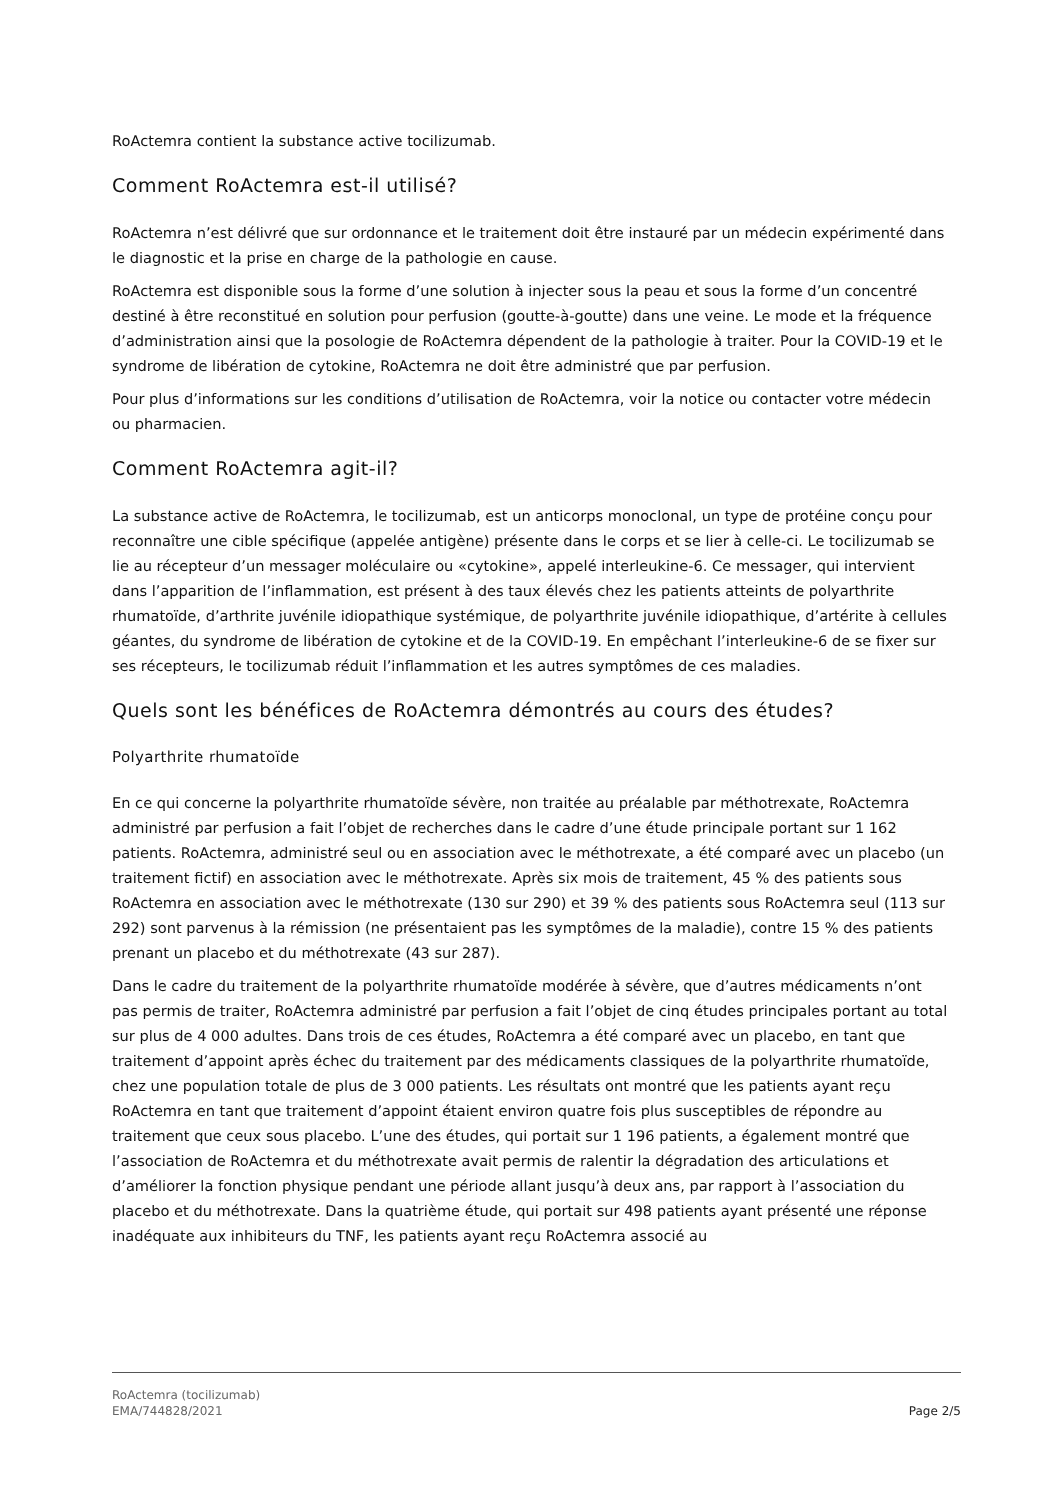RoActemra contient la substance active tocilizumab.
Comment RoActemra est-il utilisé?
RoActemra n’est délivré que sur ordonnance et le traitement doit être instauré par un médecin expérimenté dans le diagnostic et la prise en charge de la pathologie en cause.
RoActemra est disponible sous la forme d’une solution à injecter sous la peau et sous la forme d’un concentré destiné à être reconstitué en solution pour perfusion (goutte-à-goutte) dans une veine. Le mode et la fréquence d’administration ainsi que la posologie de RoActemra dépendent de la pathologie à traiter. Pour la COVID-19 et le syndrome de libération de cytokine, RoActemra ne doit être administré que par perfusion.
Pour plus d’informations sur les conditions d’utilisation de RoActemra, voir la notice ou contacter votre médecin ou pharmacien.
Comment RoActemra agit-il?
La substance active de RoActemra, le tocilizumab, est un anticorps monoclonal, un type de protéine conçu pour reconnaître une cible spécifique (appelée antigène) présente dans le corps et se lier à celle-ci. Le tocilizumab se lie au récepteur d’un messager moléculaire ou «cytokine», appelé interleukine-6. Ce messager, qui intervient dans l’apparition de l’inflammation, est présent à des taux élevés chez les patients atteints de polyarthrite rhumatoïde, d’arthrite juvénile idiopathique systémique, de polyarthrite juvénile idiopathique, d’artérite à cellules géantes, du syndrome de libération de cytokine et de la COVID-19. En empêchant l’interleukine-6 de se fixer sur ses récepteurs, le tocilizumab réduit l’inflammation et les autres symptômes de ces maladies.
Quels sont les bénéfices de RoActemra démontrés au cours des études?
Polyarthrite rhumatoïde
En ce qui concerne la polyarthrite rhumatoïde sévère, non traitée au préalable par méthotrexate, RoActemra administré par perfusion a fait l’objet de recherches dans le cadre d’une étude principale portant sur 1 162 patients. RoActemra, administré seul ou en association avec le méthotrexate, a été comparé avec un placebo (un traitement fictif) en association avec le méthotrexate. Après six mois de traitement, 45 % des patients sous RoActemra en association avec le méthotrexate (130 sur 290) et 39 % des patients sous RoActemra seul (113 sur 292) sont parvenus à la rémission (ne présentaient pas les symptômes de la maladie), contre 15 % des patients prenant un placebo et du méthotrexate (43 sur 287).
Dans le cadre du traitement de la polyarthrite rhumatoïde modérée à sévère, que d’autres médicaments n’ont pas permis de traiter, RoActemra administré par perfusion a fait l’objet de cinq études principales portant au total sur plus de 4 000 adultes. Dans trois de ces études, RoActemra a été comparé avec un placebo, en tant que traitement d’appoint après échec du traitement par des médicaments classiques de la polyarthrite rhumatoïde, chez une population totale de plus de 3 000 patients. Les résultats ont montré que les patients ayant reçu RoActemra en tant que traitement d’appoint étaient environ quatre fois plus susceptibles de répondre au traitement que ceux sous placebo. L’une des études, qui portait sur 1 196 patients, a également montré que l’association de RoActemra et du méthotrexate avait permis de ralentir la dégradation des articulations et d’améliorer la fonction physique pendant une période allant jusqu’à deux ans, par rapport à l’association du placebo et du méthotrexate. Dans la quatrième étude, qui portait sur 498 patients ayant présenté une réponse inadéquate aux inhibiteurs du TNF, les patients ayant reçu RoActemra associé au
RoActemra (tocilizumab)
EMA/744828/2021
Page 2/5